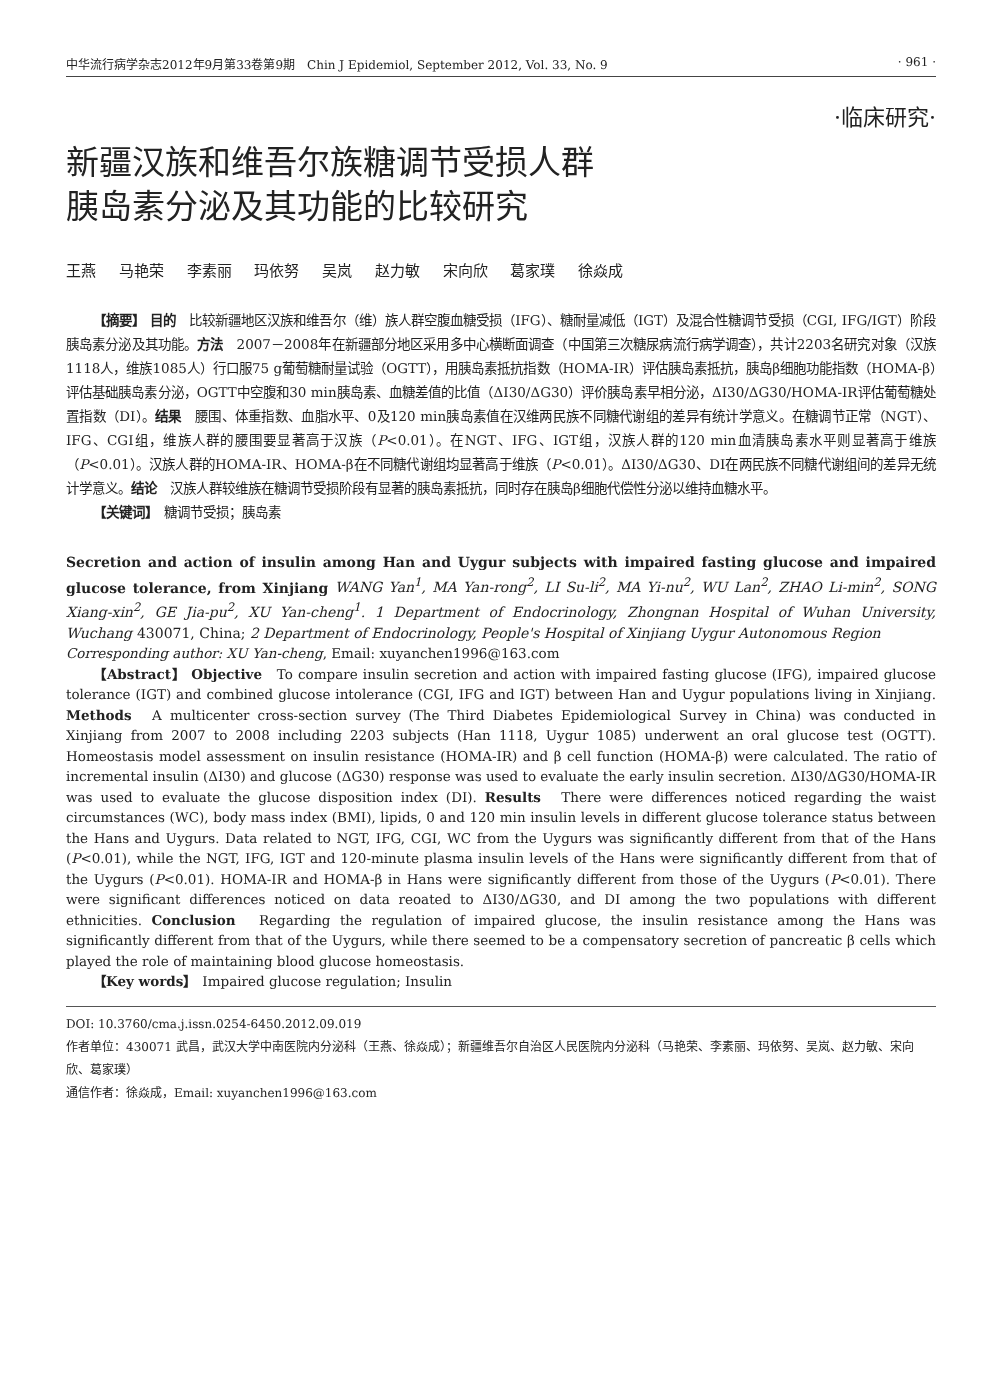中华流行病学杂志2012年9月第33卷第9期　Chin J Epidemiol, September 2012, Vol. 33, No. 9 · 961 ·
·临床研究·
新疆汉族和维吾尔族糖调节受损人群
胰岛素分泌及其功能的比较研究
王燕 马艳荣 李素丽 玛依努 吴岚 赵力敏 宋向欣 葛家璞 徐焱成
【摘要】 目的　比较新疆地区汉族和维吾尔（维）族人群空腹血糖受损（IFG）、糖耐量减低（IGT）及混合性糖调节受损（CGI, IFG/IGT）阶段胰岛素分泌及其功能。方法　2007－2008年在新疆部分地区采用多中心横断面调查（中国第三次糖尿病流行病学调查），共计2203名研究对象（汉族1118人，维族1085人）行口服75 g葡萄糖耐量试验（OGTT），用胰岛素抵抗指数（HOMA-IR）评估胰岛素抵抗，胰岛β细胞功能指数（HOMA-β）评估基础胰岛素分泌，OGTT中空腹和30 min胰岛素、血糖差值的比值（ΔI30/ΔG30）评价胰岛素早相分泌，ΔI30/ΔG30/HOMA-IR评估葡萄糖处置指数（DI）。结果　腰围、体重指数、血脂水平、0及120 min胰岛素值在汉维两民族不同糖代谢组的差异有统计学意义。在糖调节正常（NGT）、IFG、CGI组，维族人群的腰围要显著高于汉族（P<0.01）。在NGT、IFG、IGT组，汉族人群的120 min血清胰岛素水平则显著高于维族（P<0.01）。汉族人群的HOMA-IR、HOMA-β在不同糖代谢组均显著高于维族（P<0.01）。ΔI30/ΔG30、DI在两民族不同糖代谢组间的差异无统计学意义。结论　汉族人群较维族在糖调节受损阶段有显著的胰岛素抵抗，同时存在胰岛β细胞代偿性分泌以维持血糖水平。
【关键词】　糖调节受损；胰岛素
Secretion and action of insulin among Han and Uygur subjects with impaired fasting glucose and impaired glucose tolerance, from Xinjiang WANG Yan<sup>1</sup>, MA Yan-rong<sup>2</sup>, LI Su-li<sup>2</sup>, MA Yi-nu<sup>2</sup>, WU Lan<sup>2</sup>, ZHAO Li-min<sup>2</sup>, SONG Xiang-xin<sup>2</sup>, GE Jia-pu<sup>2</sup>, XU Yan-cheng<sup>1</sup>. 1 Department of Endocrinology, Zhongnan Hospital of Wuhan University, Wuchang 430071, China; 2 Department of Endocrinology, People's Hospital of Xinjiang Uygur Autonomous Region
Corresponding author: XU Yan-cheng, Email: xuyanchen1996@163.com
【Abstract】 Objective　To compare insulin secretion and action with impaired fasting glucose (IFG), impaired glucose tolerance (IGT) and combined glucose intolerance (CGI, IFG and IGT) between Han and Uygur populations living in Xinjiang. Methods　A multicenter cross-section survey (The Third Diabetes Epidemiological Survey in China) was conducted in Xinjiang from 2007 to 2008 including 2203 subjects (Han 1118, Uygur 1085) underwent an oral glucose test (OGTT). Homeostasis model assessment on insulin resistance (HOMA-IR) and β cell function (HOMA-β) were calculated. The ratio of incremental insulin (ΔI30) and glucose (ΔG30) response was used to evaluate the early insulin secretion. ΔI30/ΔG30/HOMA-IR was used to evaluate the glucose disposition index (DI). Results　There were differences noticed regarding the waist circumstances (WC), body mass index (BMI), lipids, 0 and 120 min insulin levels in different glucose tolerance status between the Hans and Uygurs. Data related to NGT, IFG, CGI, WC from the Uygurs was significantly different from that of the Hans (P<0.01), while the NGT, IFG, IGT and 120-minute plasma insulin levels of the Hans were significantly different from that of the Uygurs (P<0.01). HOMA-IR and HOMA-β in Hans were significantly different from those of the Uygurs (P<0.01). There were significant differences noticed on data reoated to ΔI30/ΔG30, and DI among the two populations with different ethnicities. Conclusion　Regarding the regulation of impaired glucose, the insulin resistance among the Hans was significantly different from that of the Uygurs, while there seemed to be a compensatory secretion of pancreatic β cells which played the role of maintaining blood glucose homeostasis.
【Key words】　Impaired glucose regulation; Insulin
DOI: 10.3760/cma.j.issn.0254-6450.2012.09.019
作者单位：430071 武昌，武汉大学中南医院内分泌科（王燕、徐焱成）；新疆维吾尔自治区人民医院内分泌科（马艳荣、李素丽、玛依努、吴岚、赵力敏、宋向欣、葛家璞）
通信作者：徐焱成，Email: xuyanchen1996@163.com